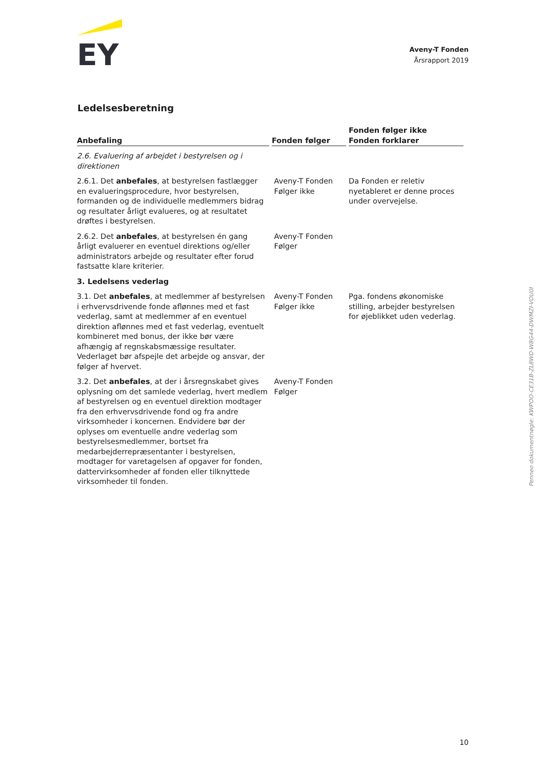EY
Aveny-T Fonden
Årsrapport 2019
Penneo dokumentnøgle: KWPOO-CE31B-ZL8WD-W8G44-DWMZI-VOU0I
Ledelsesberetning
| Anbefaling | Fonden følger | Fonden følger ikke Fonden forklarer |
| --- | --- | --- |
| 2.6. Evaluering af arbejdet i bestyrelsen og i direktionen | | |
| 2.6.1. Det anbefales , at bestyrelsen fastlægger en evalueringsprocedure, hvor bestyrelsen, formanden og de individuelle medlemmers bidrag og resultater årligt evalueres, og at resultatet drøftes i bestyrelsen. | Aveny-T Fonden Følger ikke | Da Fonden er reletiv nyetableret er denne proces under overvejelse. |
| 2.6.2. Det anbefales , at bestyrelsen én gang årligt evaluerer en eventuel direktions og/eller administrators arbejde og resultater efter forud fastsatte klare kriterier. | Aveny-T Fonden Følger | |
| 3. Ledelsens vederlag | | |
| 3.1. Det anbefales , at medlemmer af bestyrelsen i erhvervsdrivende fonde aflønnes med et fast vederlag, samt at medlemmer af en eventuel direktion aflønnes med et fast vederlag, eventuelt kombineret med bonus, der ikke bør være afhængig af regnskabsmæssige resultater. Vederlaget bør afspejle det arbejde og ansvar, der følger af hvervet. | Aveny-T Fonden Følger ikke | Pga. fondens økonomiske stilling, arbejder bestyrelsen for øjeblikket uden vederlag. |
| 3.2. Det anbefales , at der i årsregnskabet gives oplysning om det samlede vederlag, hvert medlem af bestyrelsen og en eventuel direktion modtager fra den erhvervsdrivende fond og fra andre virksomheder i koncernen. Endvidere bør der oplyses om eventuelle andre vederlag som bestyrelsesmedlemmer, bortset fra medarbejderrepræsentanter i bestyrelsen, modtager for varetagelsen af opgaver for fonden, dattervirksomheder af fonden eller tilknyttede virksomheder til fonden. | Aveny-T Fonden Følger | |
10